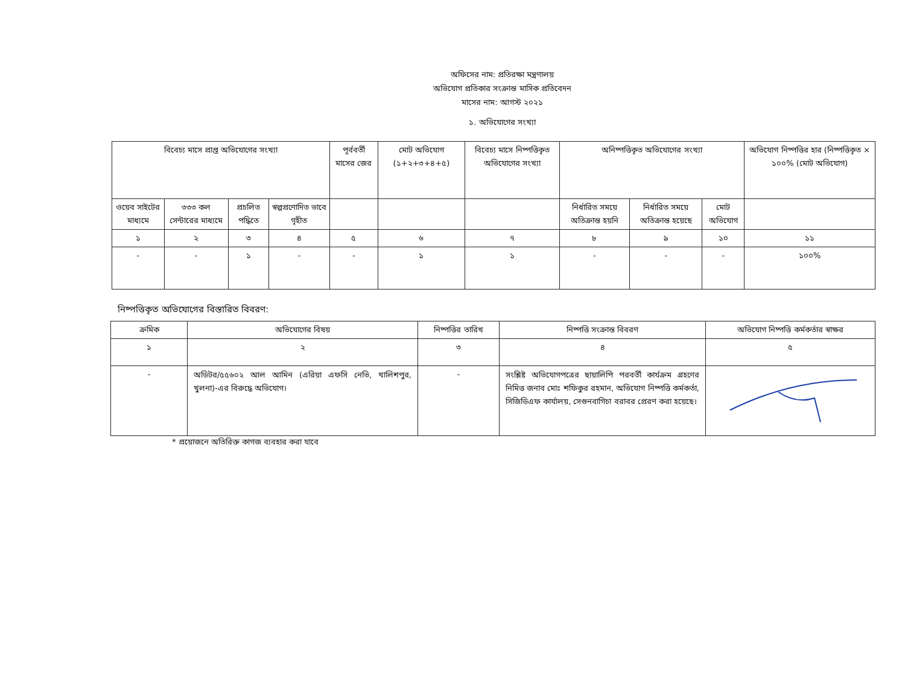অফিসের নাম: প্রতিরক্ষা মন্ত্রণালয়
অভিযোগ প্রতিকার সংক্রান্ত মাসিক প্রতিবেদন
মাসের নাম: আগস্ট ২০২১
১. অভিযোগের সংখ্যা
| বিবেচ্য মাসে প্রাপ্ত অভিযোগের সংখ্যা | | | | পূর্ববর্তী মাসের জের | মোট অভিযোগ (১+২+৩+৪+৫) | বিবেচ্য মাসে নিষ্পত্তিকৃত অভিযোগের সংখ্যা | অনিষ্পত্তিকৃত অভিযোগের সংখ্যা | | | অভিযোগ নিষ্পত্তির হার (নিষ্পত্তিকৃত × ১০০% (মোট অভিযোগ) |
| --- | --- | --- | --- | --- | --- | --- | --- | --- | --- | --- |
| ওয়েব সাইটের মাধ্যমে | ৩৩৩ কল সেন্টারের মাধ্যমে | প্রচলিত পদ্ধিতে | স্বল্পপ্রণোদিত ভাবে গৃহীত | | | | নির্ধারিত সময়ে অতিক্রান্ত হয়নি | নির্ধারিত সময়ে অতিক্রান্ত হয়েছে | মোট অভিযোগ | |
| ১ | ২ | ৩ | ৪ | ৫ | ৬ | ৭ | ৮ | ৯ | ১০ | ১১ |
| - | - | ১ | - | - | ১ | ১ | - | - | - | ১০০% |
নিষ্পত্তিকৃত অভিযোগের বিস্তারিত বিবরণ:
| ক্রমিক | অভিযোগের বিষয় | নিষ্পত্তির তারিখ | নিষ্পত্তি সংক্রান্ত বিবরণ | অভিযোগ নিষ্পত্তি কর্মকর্তার স্বাক্ষর |
| --- | --- | --- | --- | --- |
| ১ | ২ | ৩ | ৪ | ৫ |
| - | অডিটর/৫৫৬০২ আল আমিন (এরিয়া এফসি নেভি, খালিশপুর, খুলনা)-এর বিরুদ্ধে অভিযোগ। | - | সংশ্লিষ্ট অভিযোগপত্রের ছায়ালিপি পরবর্তী কার্যক্রম গ্রহণের নিমিত্ত জনাব মোঃ শফিকুর রহমান, অভিযোগ নিষ্পত্তি কর্মকর্তা, সিজিডিএফ কার্যালয়, সেগুনবাগিচা বরাবর প্রেরণ করা হয়েছে। | |
* প্রয়োজনে অতিরিক্ত কাগজ ব্যবহার করা যাবে